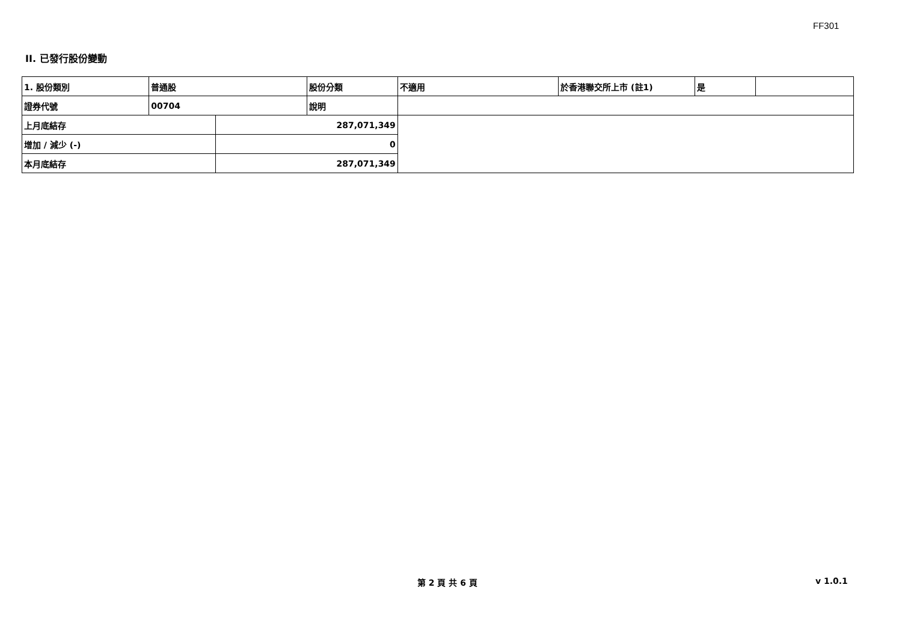FF301
II. 已發行股份變動
| 1. 股份類別 | 普通股 | | 股份分類 | 不適用 | 於香港聯交所上市 (註1) | 是 | |
| 證券代號 | 00704 | | 說明 | | | | |
| 上月底結存 | | 287,071,349 | | | | | |
| 增加 / 減少 (-) | | 0 | | | | | |
| 本月底結存 | | 287,071,349 | | | | | |
第 2 頁 共 6 頁 v 1.0.1